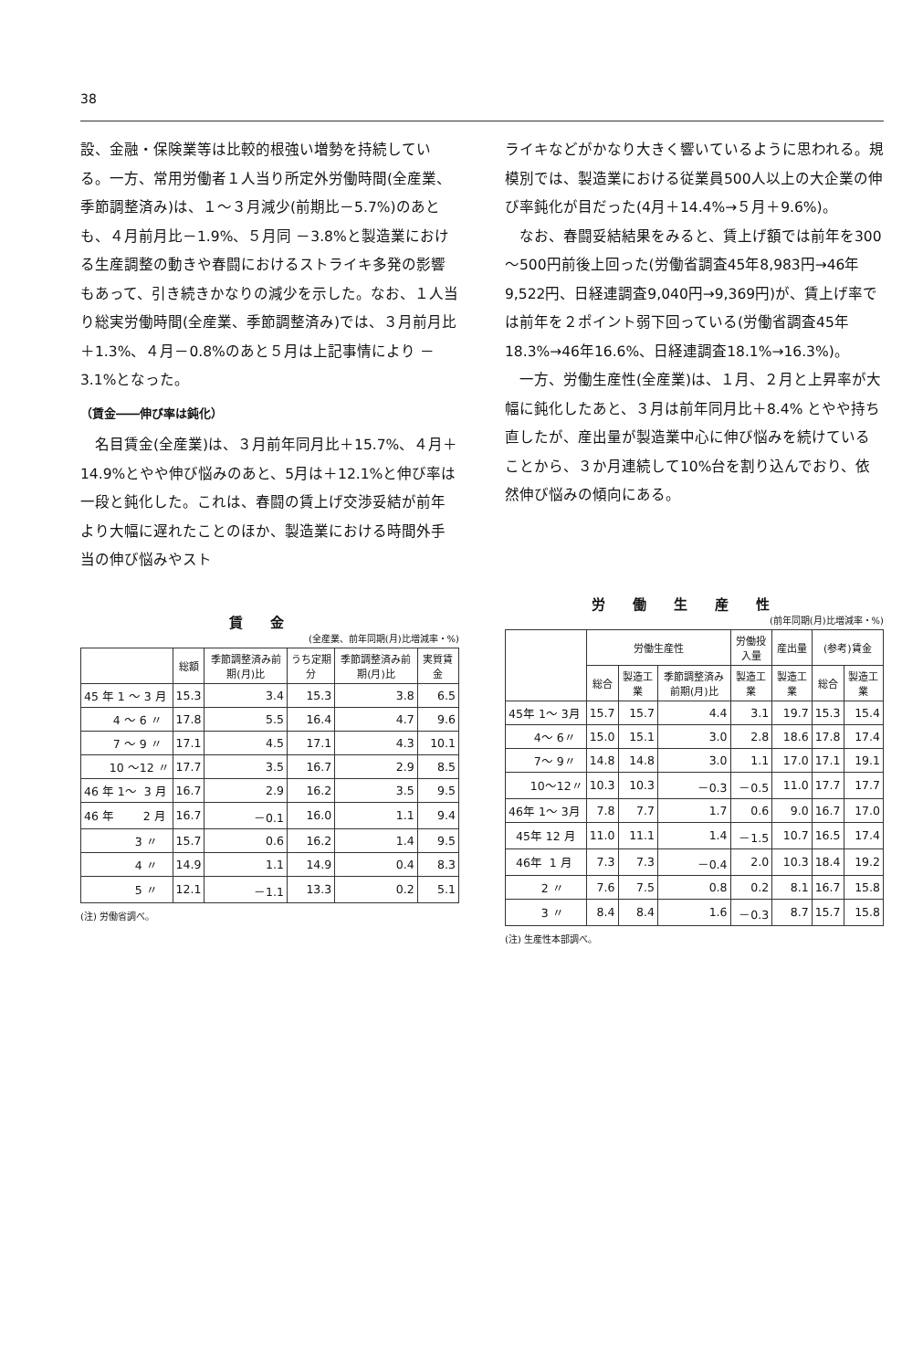38
設、金融・保険業等は比較的根強い増勢を持続している。一方、常用労働者１人当り所定外労働時間(全産業、季節調整済み)は、１～３月減少(前期比－5.7%)のあとも、４月前月比－1.9%、５月同 －3.8%と製造業における生産調整の動きや春闘におけるストライキ多発の影響もあって、引き続きかなりの減少を示した。なお、１人当り総実労働時間(全産業、季節調整済み)では、３月前月比＋1.3%、４月－0.8%のあと５月は上記事情により －3.1%となった。
（賃金――伸び率は鈍化）
　名目賃金(全産業)は、３月前年同月比＋15.7%、４月＋14.9%とやや伸び悩みのあと、5月は＋12.1%と伸び率は一段と鈍化した。これは、春闘の賃上げ交渉妥結が前年より大幅に遅れたことのほか、製造業における時間外手当の伸び悩みやスト
ライキなどがかなり大きく響いているように思われる。規模別では、製造業における従業員500人以上の大企業の伸び率鈍化が目だった(4月＋14.4%→５月＋9.6%)。
　なお、春闘妥結結果をみると、賃上げ額では前年を300～500円前後上回った(労働省調査45年8,983円→46年9,522円、日経連調査9,040円→9,369円)が、賃上げ率では前年を２ポイント弱下回っている(労働省調査45年18.3%→46年16.6%、日経連調査18.1%→16.3%)。
　一方、労働生産性(全産業)は、１月、２月と上昇率が大幅に鈍化したあと、３月は前年同月比＋8.4% とやや持ち直したが、産出量が製造業中心に伸び悩みを続けていることから、３か月連続して10%台を割り込んでおり、依然伸び悩みの傾向にある。
賃金
(全産業、前年同期(月)比増減率・%)
| | 総額 | 季節調整済み前期(月)比 | うち定期分 | 季節調整済み前期(月)比 | 実質賃金 |
| --- | --- | --- | --- | --- | --- |
| 45 年 1 ～ 3 月 | 15.3 | 3.4 | 15.3 | 3.8 | 6.5 |
| 4 ～ 6 〃 | 17.8 | 5.5 | 16.4 | 4.7 | 9.6 |
| 7 ～ 9 〃 | 17.1 | 4.5 | 17.1 | 4.3 | 10.1 |
| 10 ～12 〃 | 17.7 | 3.5 | 16.7 | 2.9 | 8.5 |
| 46 年 1～ 3 月 | 16.7 | 2.9 | 16.2 | 3.5 | 9.5 |
| 46 年 2 月 | 16.7 | －0.1 | 16.0 | 1.1 | 9.4 |
| 3 〃 | 15.7 | 0.6 | 16.2 | 1.4 | 9.5 |
| 4 〃 | 14.9 | 1.1 | 14.9 | 0.4 | 8.3 |
| 5 〃 | 12.1 | －1.1 | 13.3 | 0.2 | 5.1 |
(注) 労働省調べ。
労働生産性
(前年同期(月)比増減率・%)
| | 労働生産性 | | | 労働投入量 | 産出量 | (参考)賃金 | |
| --- | --- | --- | --- | --- | --- | --- | --- |
| | 総合 | 製造工業 | 季節調整済み前期(月)比 | 製造工業 | 製造工業 | 総合 | 製造工業 |
| 45年 1～ 3月 | 15.7 | 15.7 | 4.4 | 3.1 | 19.7 | 15.3 | 15.4 |
| 4～ 6〃 | 15.0 | 15.1 | 3.0 | 2.8 | 18.6 | 17.8 | 17.4 |
| 7～ 9〃 | 14.8 | 14.8 | 3.0 | 1.1 | 17.0 | 17.1 | 19.1 |
| 10～12〃 | 10.3 | 10.3 | －0.3 | －0.5 | 11.0 | 17.7 | 17.7 |
| 46年 1～ 3月 | 7.8 | 7.7 | 1.7 | 0.6 | 9.0 | 16.7 | 17.0 |
| 45年 12 月 | 11.0 | 11.1 | 1.4 | －1.5 | 10.7 | 16.5 | 17.4 |
| 46年 1 月 | 7.3 | 7.3 | －0.4 | 2.0 | 10.3 | 18.4 | 19.2 |
| 2 〃 | 7.6 | 7.5 | 0.8 | 0.2 | 8.1 | 16.7 | 15.8 |
| 3 〃 | 8.4 | 8.4 | 1.6 | －0.3 | 8.7 | 15.7 | 15.8 |
(注) 生産性本部調べ。